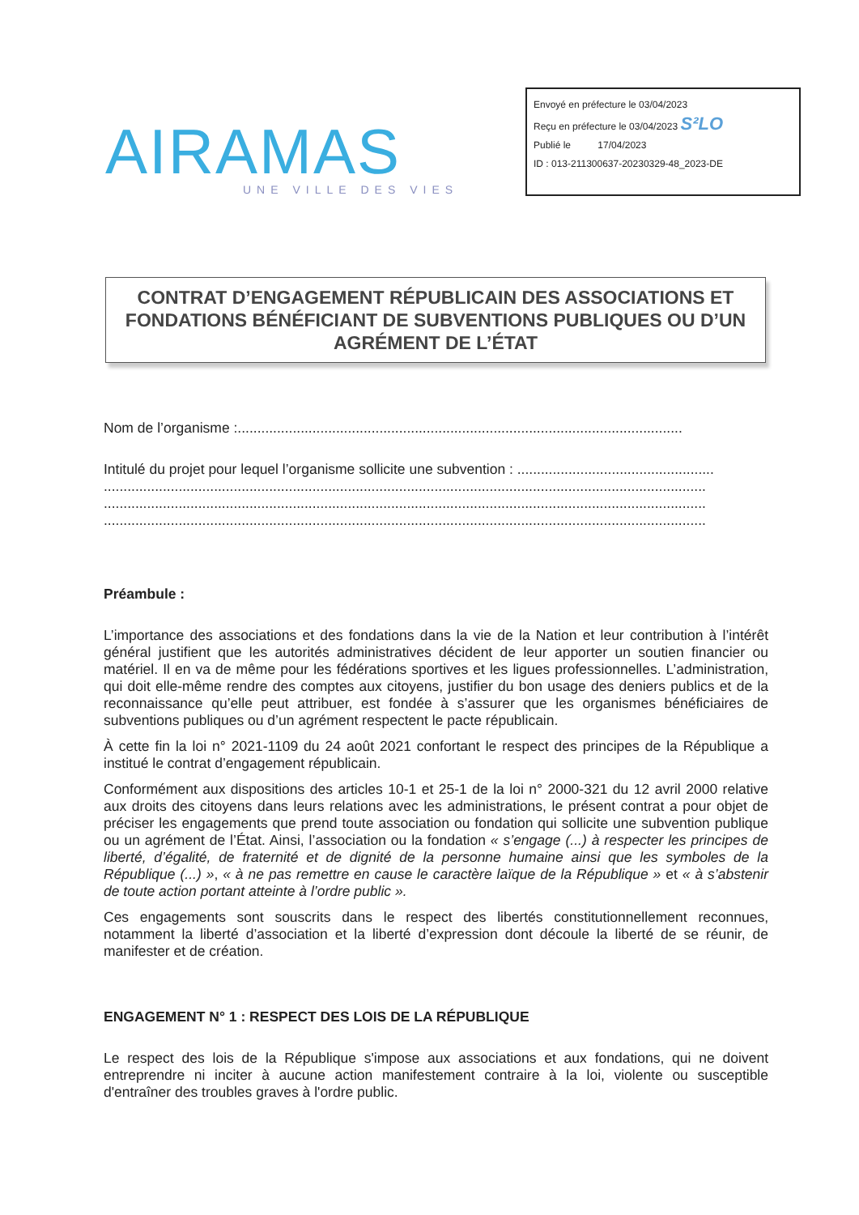AIRAMAS
UNE VILLE DES VIES
Envoyé en préfecture le 03/04/2023
Reçu en préfecture le 03/04/2023 S²LO
Publié le 17/04/2023
ID : 013-211300637-20230329-48_2023-DE
CONTRAT D’ENGAGEMENT RÉPUBLICAIN DES ASSOCIATIONS ET FONDATIONS BÉNÉFICIANT DE SUBVENTIONS PUBLIQUES OU D’UN AGRÉMENT DE L’ÉTAT
Nom de l’organisme :.................................................................................................................
Intitulé du projet pour lequel l’organisme sollicite une subvention : ..................................................
.........................................................................................................................................................
.........................................................................................................................................................
.........................................................................................................................................................
Préambule :
L’importance des associations et des fondations dans la vie de la Nation et leur contribution à l’intérêt général justifient que les autorités administratives décident de leur apporter un soutien financier ou matériel. Il en va de même pour les fédérations sportives et les ligues professionnelles. L’administration, qui doit elle-même rendre des comptes aux citoyens, justifier du bon usage des deniers publics et de la reconnaissance qu’elle peut attribuer, est fondée à s’assurer que les organismes bénéficiaires de subventions publiques ou d’un agrément respectent le pacte républicain.
À cette fin la loi n° 2021-1109 du 24 août 2021 confortant le respect des principes de la République a institué le contrat d’engagement républicain.
Conformément aux dispositions des articles 10-1 et 25-1 de la loi n° 2000-321 du 12 avril 2000 relative aux droits des citoyens dans leurs relations avec les administrations, le présent contrat a pour objet de préciser les engagements que prend toute association ou fondation qui sollicite une subvention publique ou un agrément de l’État. Ainsi, l’association ou la fondation « s’engage (...) à respecter les principes de liberté, d’égalité, de fraternité et de dignité de la personne humaine ainsi que les symboles de la République (...) », « à ne pas remettre en cause le caractère laïque de la République » et « à s’abstenir de toute action portant atteinte à l’ordre public ».
Ces engagements sont souscrits dans le respect des libertés constitutionnellement reconnues, notamment la liberté d’association et la liberté d’expression dont découle la liberté de se réunir, de manifester et de création.
ENGAGEMENT N° 1 : RESPECT DES LOIS DE LA RÉPUBLIQUE
Le respect des lois de la République s'impose aux associations et aux fondations, qui ne doivent entreprendre ni inciter à aucune action manifestement contraire à la loi, violente ou susceptible d'entraîner des troubles graves à l'ordre public.